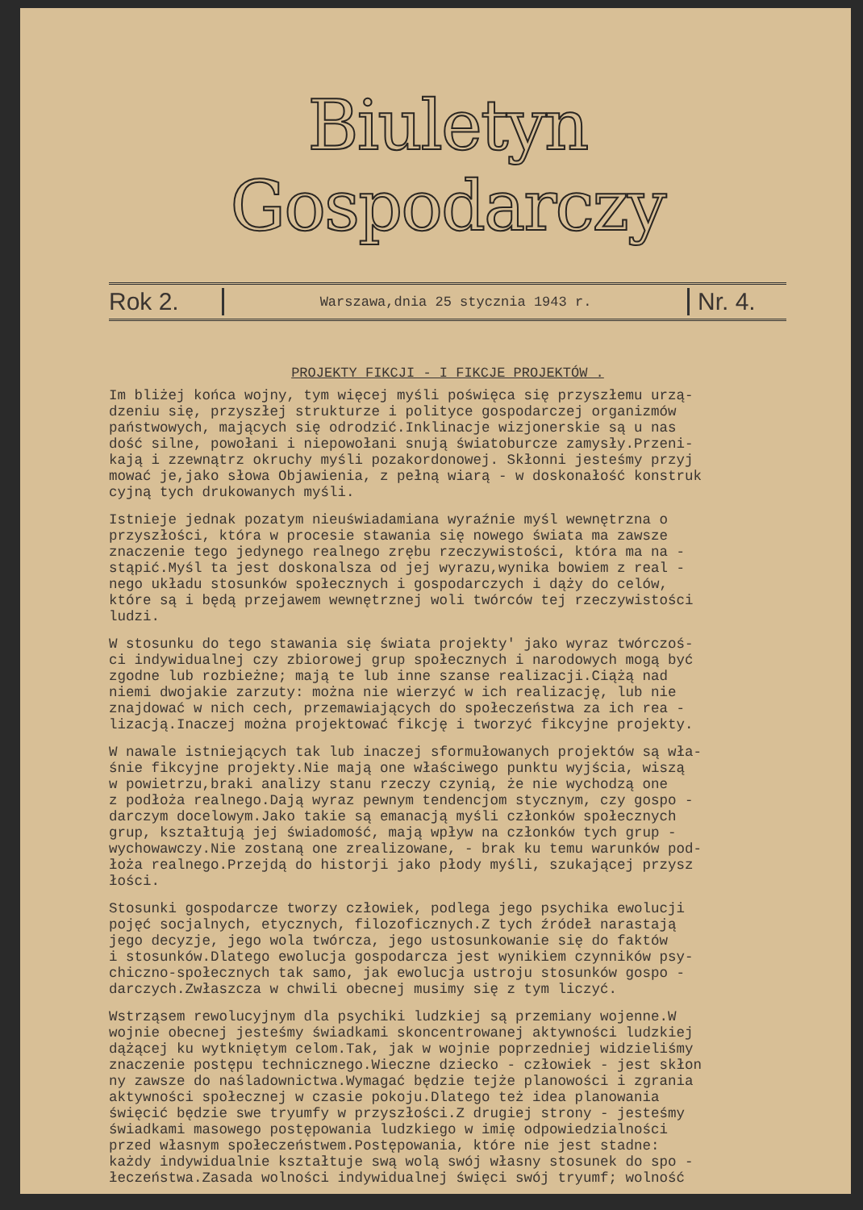Biuletyn Gospodarczy
Rok 2. Warszawa,dnia 25 stycznia 1943 r. Nr. 4.
PROJEKTY FIKCJI - I FIKCJE PROJEKTÓW .
Im bliżej końca wojny, tym więcej myśli poświęca się przyszłemu urzą- dzeniu się, przyszłej strukturze i polityce gospodarczej organizmów państwowych, mających się odrodzić.Inklinacje wizjonerskie są u nas dość silne, powołani i niepowołani snują światoburcze zamysły.Przeni- kają i zzewnątrz okruchy myśli pozakordonowej. Skłonni jesteśmy przyj mować je,jako słowa Objawienia, z pełną wiarą - w doskonałość konstruk cyjną tych drukowanych myśli.
Istnieje jednak pozatym nieuświadamiana wyraźnie myśl wewnętrzna o przyszłości, która w procesie stawania się nowego świata ma zawsze znaczenie tego jedynego realnego zrębu rzeczywistości, która ma na - stąpić.Myśl ta jest doskonalsza od jej wyrazu,wynika bowiem z real - nego układu stosunków społecznych i gospodarczych i dąży do celów, które są i będą przejawem wewnętrznej woli twórców tej rzeczywistości ludzi.
W stosunku do tego stawania się świata projekty' jako wyraz twórczoś- ci indywidualnej czy zbiorowej grup społecznych i narodowych mogą być zgodne lub rozbieżne; mają te lub inne szanse realizacji.Ciążą nad niemi dwojakie zarzuty: można nie wierzyć w ich realizację, lub nie znajdować w nich cech, przemawiających do społeczeństwa za ich rea - lizacją.Inaczej można projektować fikcję i tworzyć fikcyjne projekty.
W nawale istniejących tak lub inaczej sformułowanych projektów są wła- śnie fikcyjne projekty.Nie mają one właściwego punktu wyjścia, wiszą w powietrzu,braki analizy stanu rzeczy czynią, że nie wychodzą one z podłoża realnego.Dają wyraz pewnym tendencjom stycznym, czy gospo - darczym docelowym.Jako takie są emanacją myśli członków społecznych grup, kształtują jej świadomość, mają wpływ na członków tych grup - wychowawczy.Nie zostaną one zrealizowane, - brak ku temu warunków pod- łoża realnego.Przejdą do historji jako płody myśli, szukającej przysz łości.
Stosunki gospodarcze tworzy człowiek, podlega jego psychika ewolucji pojęć socjalnych, etycznych, filozoficznych.Z tych źródeł narastają jego decyzje, jego wola twórcza, jego ustosunkowanie się do faktów i stosunków.Dlatego ewolucja gospodarcza jest wynikiem czynników psy- chiczno-społecznych tak samo, jak ewolucja ustroju stosunków gospo - darczych.Zwłaszcza w chwili obecnej musimy się z tym liczyć.
Wstrząsem rewolucyjnym dla psychiki ludzkiej są przemiany wojenne.W wojnie obecnej jesteśmy świadkami skoncentrowanej aktywności ludzkiej dążącej ku wytkniętym celom.Tak, jak w wojnie poprzedniej widzieliśmy znaczenie postępu technicznego.Wieczne dziecko - człowiek - jest skłon ny zawsze do naśladownictwa.Wymagać będzie tejże planowości i zgrania aktywności społecznej w czasie pokoju.Dlatego też idea planowania święcić będzie swe tryumfy w przyszłości.Z drugiej strony - jesteśmy świadkami masowego postępowania ludzkiego w imię odpowiedzialności przed własnym społeczeństwem.Postępowania, które nie jest stadne: każdy indywidualnie kształtuje swą wolą swój własny stosunek do spo - łeczeństwa.Zasada wolności indywidualnej święci swój tryumf; wolność